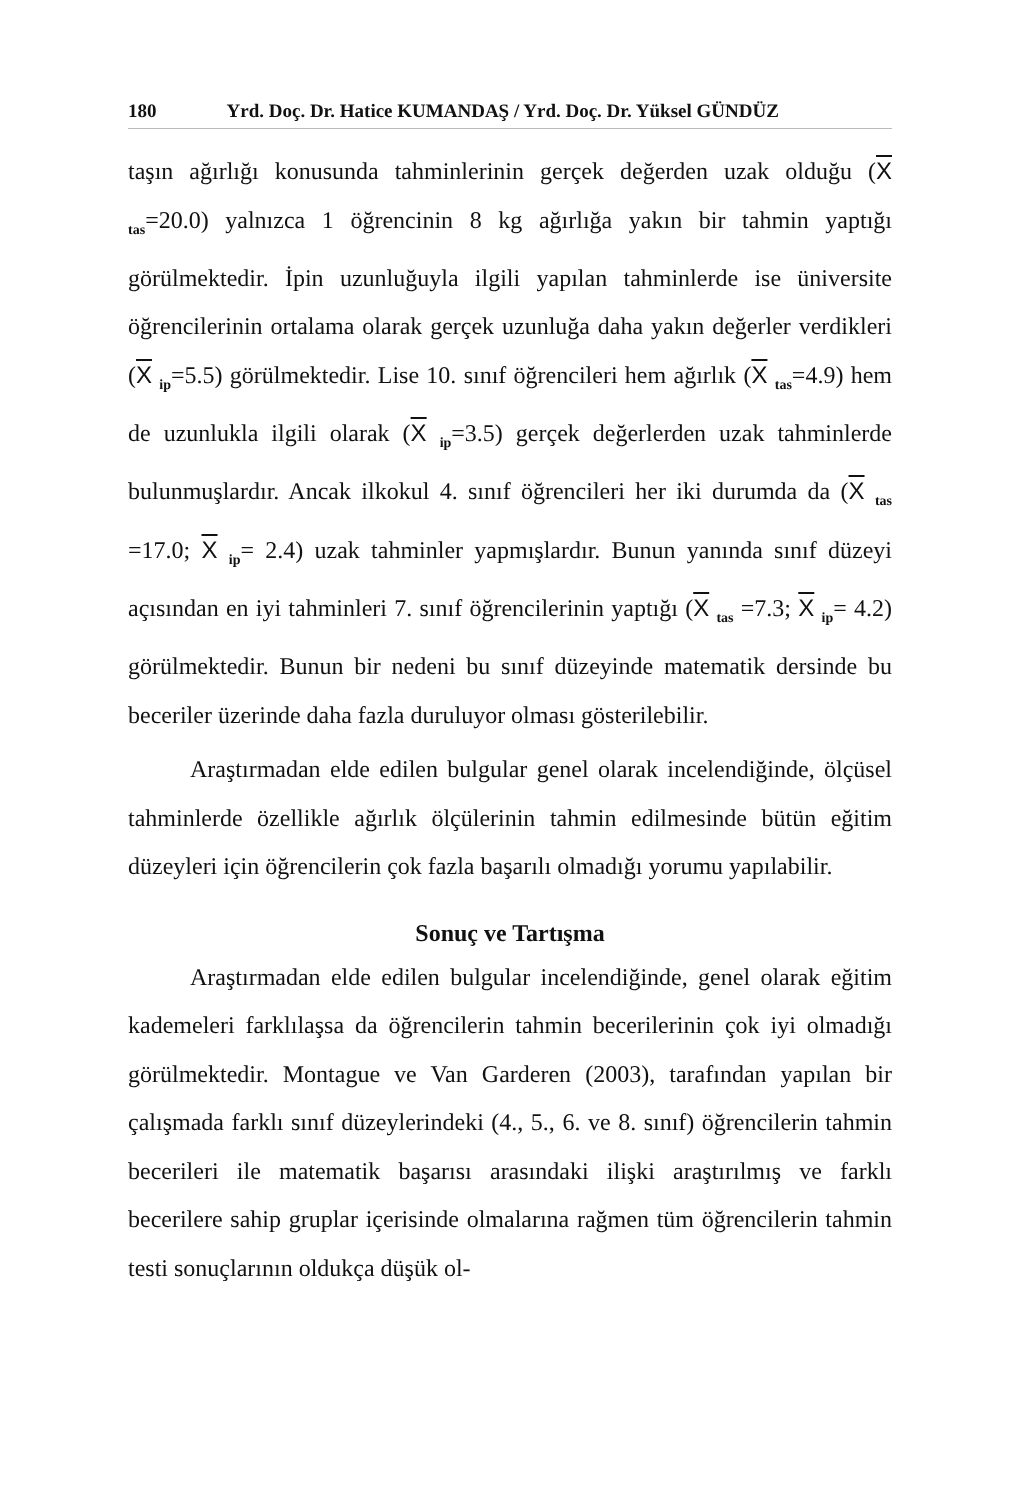180 Yrd. Doç. Dr. Hatice KUMANDAŞ / Yrd. Doç. Dr. Yüksel GÜNDÜZ
taşın ağırlığı konusunda tahminlerinin gerçek değerden uzak olduğu (X <sub>tas</sub>=20.0) yalnızca 1 öğrencinin 8 kg ağırlığa yakın bir tahmin yaptığı görülmektedir. İpin uzunluğuyla ilgili yapılan tahminlerde ise üniversite öğrencilerinin ortalama olarak gerçek uzunluğa daha yakın değerler verdikleri (X <sub>ip</sub>=5.5) görülmektedir. Lise 10. sınıf öğrencileri hem ağırlık (X <sub>tas</sub>=4.9) hem de uzunlukla ilgili olarak (X <sub>ip</sub>=3.5) gerçek değerlerden uzak tahminlerde bulunmuşlardır. Ancak ilkokul 4. sınıf öğrencileri her iki durumda da (X <sub>tas</sub> =17.0; X <sub>ip</sub>= 2.4) uzak tahminler yapmışlardır. Bunun yanında sınıf düzeyi açısından en iyi tahminleri 7. sınıf öğrencilerinin yaptığı (X <sub>tas</sub> =7.3; X <sub>ip</sub>= 4.2) görülmektedir. Bunun bir nedeni bu sınıf düzeyinde matematik dersinde bu beceriler üzerinde daha fazla duruluyor olması gösterilebilir.
Araştırmadan elde edilen bulgular genel olarak incelendiğinde, ölçüsel tahminlerde özellikle ağırlık ölçülerinin tahmin edilmesinde bütün eğitim düzeyleri için öğrencilerin çok fazla başarılı olmadığı yorumu yapılabilir.
Sonuç ve Tartışma
Araştırmadan elde edilen bulgular incelendiğinde, genel olarak eğitim kademeleri farklılaşsa da öğrencilerin tahmin becerilerinin çok iyi olmadığı görülmektedir. Montague ve Van Garderen (2003), tarafından yapılan bir çalışmada farklı sınıf düzeylerindeki (4., 5., 6. ve 8. sınıf) öğrencilerin tahmin becerileri ile matematik başarısı arasındaki ilişki araştırılmış ve farklı becerilere sahip gruplar içerisinde olmalarına rağmen tüm öğrencilerin tahmin testi sonuçlarının oldukça düşük ol-